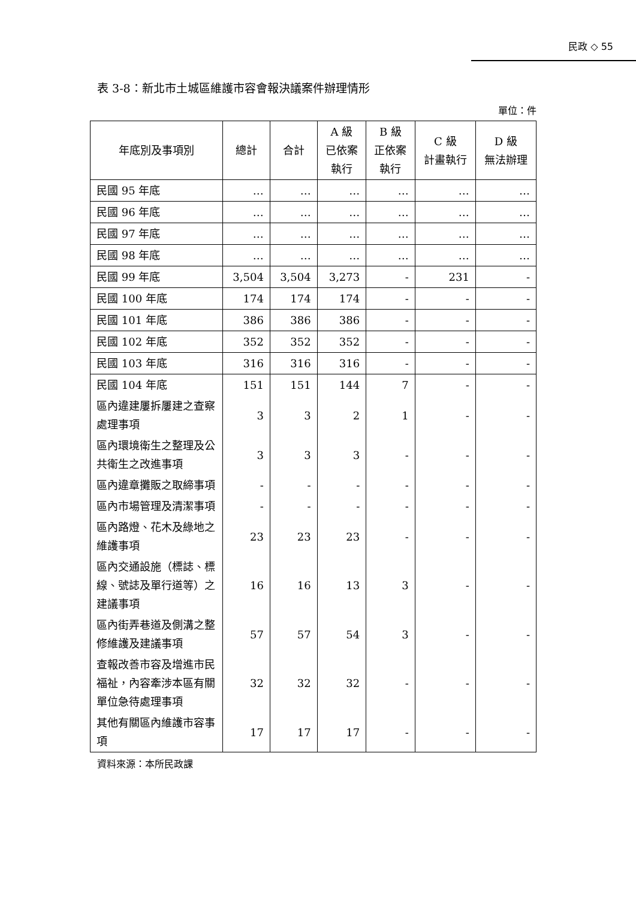民政 ◇ 55
表 3-8：新北市土城區維護市容會報決議案件辦理情形
單位：件
| 年底別及事項別 | 總計 | 合計 | A 級 已依案 執行 | B 級 正依案 執行 | C 級 計畫執行 | D 級 無法辦理 |
| --- | --- | --- | --- | --- | --- | --- |
| 民國 95 年底 | … | … | … | … | … | … |
| 民國 96 年底 | … | … | … | … | … | … |
| 民國 97 年底 | … | … | … | … | … | … |
| 民國 98 年底 | … | … | … | … | … | … |
| 民國 99 年底 | 3,504 | 3,504 | 3,273 | - | 231 | - |
| 民國 100 年底 | 174 | 174 | 174 | - | - | - |
| 民國 101 年底 | 386 | 386 | 386 | - | - | - |
| 民國 102 年底 | 352 | 352 | 352 | - | - | - |
| 民國 103 年底 | 316 | 316 | 316 | - | - | - |
| 民國 104 年底 | 151 | 151 | 144 | 7 | - | - |
| 區內違建屢拆屢建之查察處理事項 | 3 | 3 | 2 | 1 | - | - |
| 區內環境衛生之整理及公共衛生之改進事項 | 3 | 3 | 3 | - | - | - |
| 區內違章攤販之取締事項 | - | - | - | - | - | - |
| 區內市場管理及清潔事項 | - | - | - | - | - | - |
| 區內路燈、花木及綠地之維護事項 | 23 | 23 | 23 | - | - | - |
| 區內交通設施（標誌、標線、號誌及單行道等）之建議事項 | 16 | 16 | 13 | 3 | - | - |
| 區內街弄巷道及側溝之整修維護及建議事項 | 57 | 57 | 54 | 3 | - | - |
| 查報改善市容及增進市民福祉，內容牽涉本區有關單位急待處理事項 | 32 | 32 | 32 | - | - | - |
| 其他有關區內維護市容事項 | 17 | 17 | 17 | - | - | - |
資料來源：本所民政課